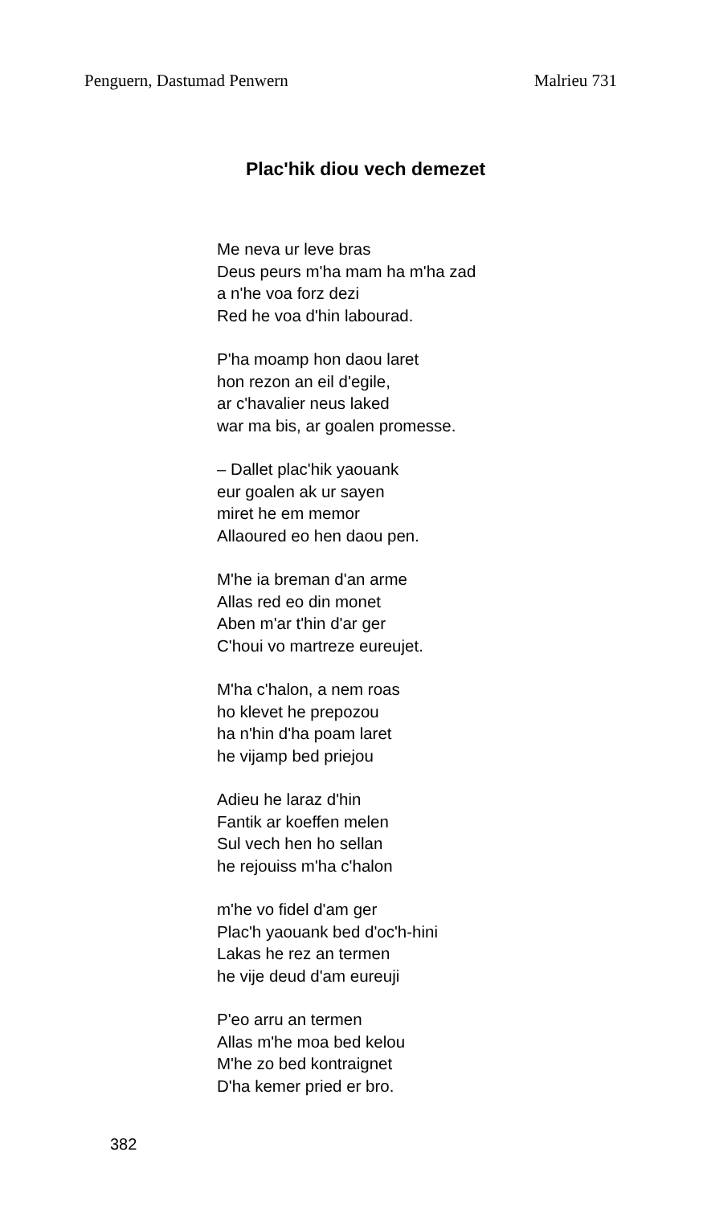Penguern, Dastumad Penwern Malrieu 731
Plac'hik diou vech demezet
Me neva ur leve bras
Deus peurs m'ha mam ha m'ha zad
a n'he voa forz dezi
Red he voa d'hin labourad.
P'ha moamp hon daou laret
hon rezon an eil d'egile,
ar c'havalier neus laked
war ma bis, ar goalen promesse.
– Dallet plac'hik yaouank
eur goalen ak ur sayen
miret he em memor
Allaoured eo hen daou pen.
M'he ia breman d'an arme
Allas red eo din monet
Aben m'ar t'hin d'ar ger
C'houi vo martreze eureujet.
M'ha c'halon, a nem roas
ho klevet he prepozou
ha n'hin d'ha poam laret
he vijamp bed priejou
Adieu he laraz d'hin
Fantik ar koeffen melen
Sul vech hen ho sellan
he rejouiss m'ha c'halon
m'he vo fidel d'am ger
Plac'h yaouank bed d'oc'h-hini
Lakas he rez an termen
he vije deud d'am eureuji
P'eo arru an termen
Allas m'he moa bed kelou
M'he zo bed kontraignet
D'ha kemer pried er bro.
382